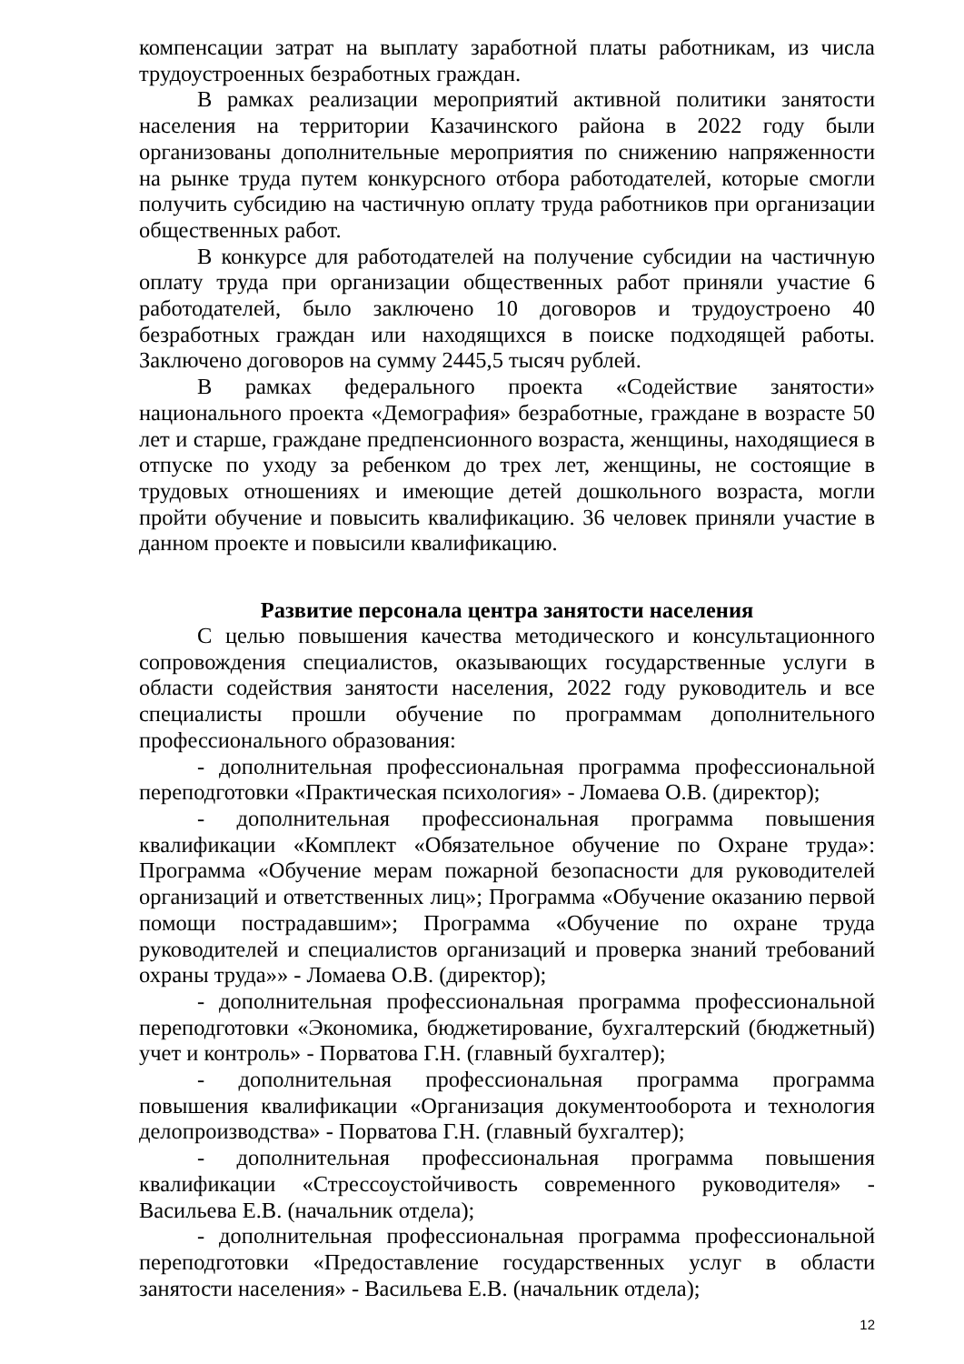компенсации затрат на выплату заработной платы работникам, из числа трудоустроенных безработных граждан.
В рамках реализации мероприятий активной политики занятости населения на территории Казачинского района в 2022 году были организованы дополнительные мероприятия по снижению напряженности на рынке труда путем конкурсного отбора работодателей, которые смогли получить субсидию на частичную оплату труда работников при организации общественных работ.
В конкурсе для работодателей на получение субсидии на частичную оплату труда при организации общественных работ приняли участие 6 работодателей, было заключено 10 договоров и трудоустроено 40 безработных граждан или находящихся в поиске подходящей работы. Заключено договоров на сумму 2445,5 тысяч рублей.
В рамках федерального проекта «Содействие занятости» национального проекта «Демография» безработные, граждане в возрасте 50 лет и старше, граждане предпенсионного возраста, женщины, находящиеся в отпуске по уходу за ребенком до трех лет, женщины, не состоящие в трудовых отношениях и имеющие детей дошкольного возраста, могли пройти обучение и повысить квалификацию. 36 человек приняли участие в данном проекте и повысили квалификацию.
Развитие персонала центра занятости населения
С целью повышения качества методического и консультационного сопровождения специалистов, оказывающих государственные услуги в области содействия занятости населения, 2022 году руководитель и все специалисты прошли обучение по программам дополнительного профессионального образования:
- дополнительная профессиональная программа профессиональной переподготовки «Практическая психология» - Ломаева О.В. (директор);
- дополнительная профессиональная программа повышения квалификации «Комплект «Обязательное обучение по Охране труда»: Программа «Обучение мерам пожарной безопасности для руководителей организаций и ответственных лиц»; Программа «Обучение оказанию первой помощи пострадавшим»; Программа «Обучение по охране труда руководителей и специалистов организаций и проверка знаний требований охраны труда»» - Ломаева О.В. (директор);
- дополнительная профессиональная программа профессиональной переподготовки «Экономика, бюджетирование, бухгалтерский (бюджетный) учет и контроль» - Порватова Г.Н. (главный бухгалтер);
- дополнительная профессиональная программа программа повышения квалификации «Организация документооборота и технология делопроизводства» - Порватова Г.Н. (главный бухгалтер);
- дополнительная профессиональная программа повышения квалификации «Стрессоустойчивость современного руководителя» - Васильева Е.В. (начальник отдела);
- дополнительная профессиональная программа профессиональной переподготовки «Предоставление государственных услуг в области занятости населения» - Васильева Е.В. (начальник отдела);
12